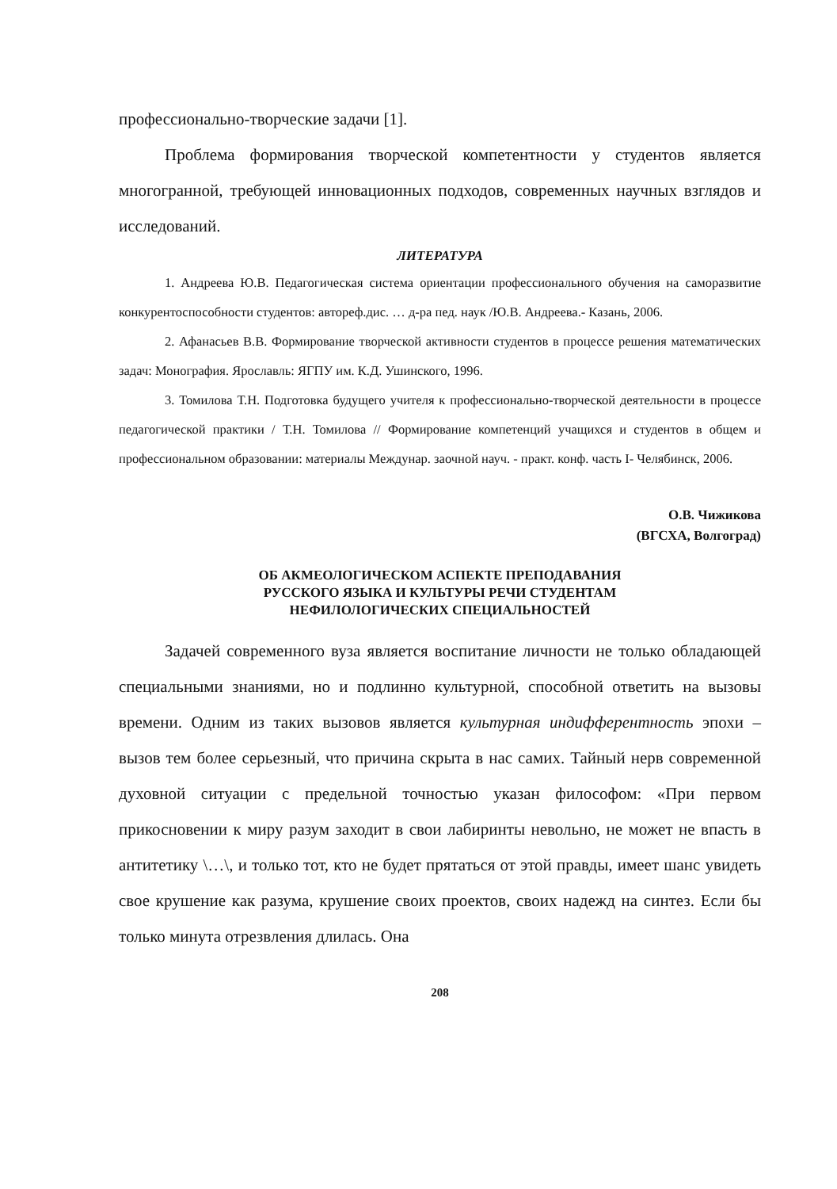профессионально-творческие задачи [1].
Проблема формирования творческой компетентности у студентов является многогранной, требующей инновационных подходов, современных научных взглядов и исследований.
ЛИТЕРАТУРА
1. Андреева Ю.В. Педагогическая система ориентации профессионального обучения на саморазвитие конкурентоспособности студентов: автореф.дис. … д-ра пед. наук /Ю.В. Андреева.- Казань, 2006.
2. Афанасьев В.В. Формирование творческой активности студентов в процессе решения математических задач: Монография. Ярославль: ЯГПУ им. К.Д. Ушинского, 1996.
3. Томилова Т.Н. Подготовка будущего учителя к профессионально-творческой деятельности в процессе педагогической практики / Т.Н. Томилова // Формирование компетенций учащихся и студентов в общем и профессиональном образовании: материалы Междунар. заочной науч. - практ. конф. часть I- Челябинск, 2006.
О.В. Чижикова
(ВГСХА, Волгоград)
ОБ АКМЕОЛОГИЧЕСКОМ АСПЕКТЕ ПРЕПОДАВАНИЯ
РУССКОГО ЯЗЫКА И КУЛЬТУРЫ РЕЧИ СТУДЕНТАМ
НЕФИЛОЛОГИЧЕСКИХ СПЕЦИАЛЬНОСТЕЙ
Задачей современного вуза является воспитание личности не только обладающей специальными знаниями, но и подлинно культурной, способной ответить на вызовы времени. Одним из таких вызовов является культурная индифферентность эпохи – вызов тем более серьезный, что причина скрыта в нас самих. Тайный нерв современной духовной ситуации с предельной точностью указан философом: «При первом прикосновении к миру разум заходит в свои лабиринты невольно, не может не впасть в антитетику \…\, и только тот, кто не будет прятаться от этой правды, имеет шанс увидеть свое крушение как разума, крушение своих проектов, своих надежд на синтез. Если бы только минута отрезвления длилась. Она
208